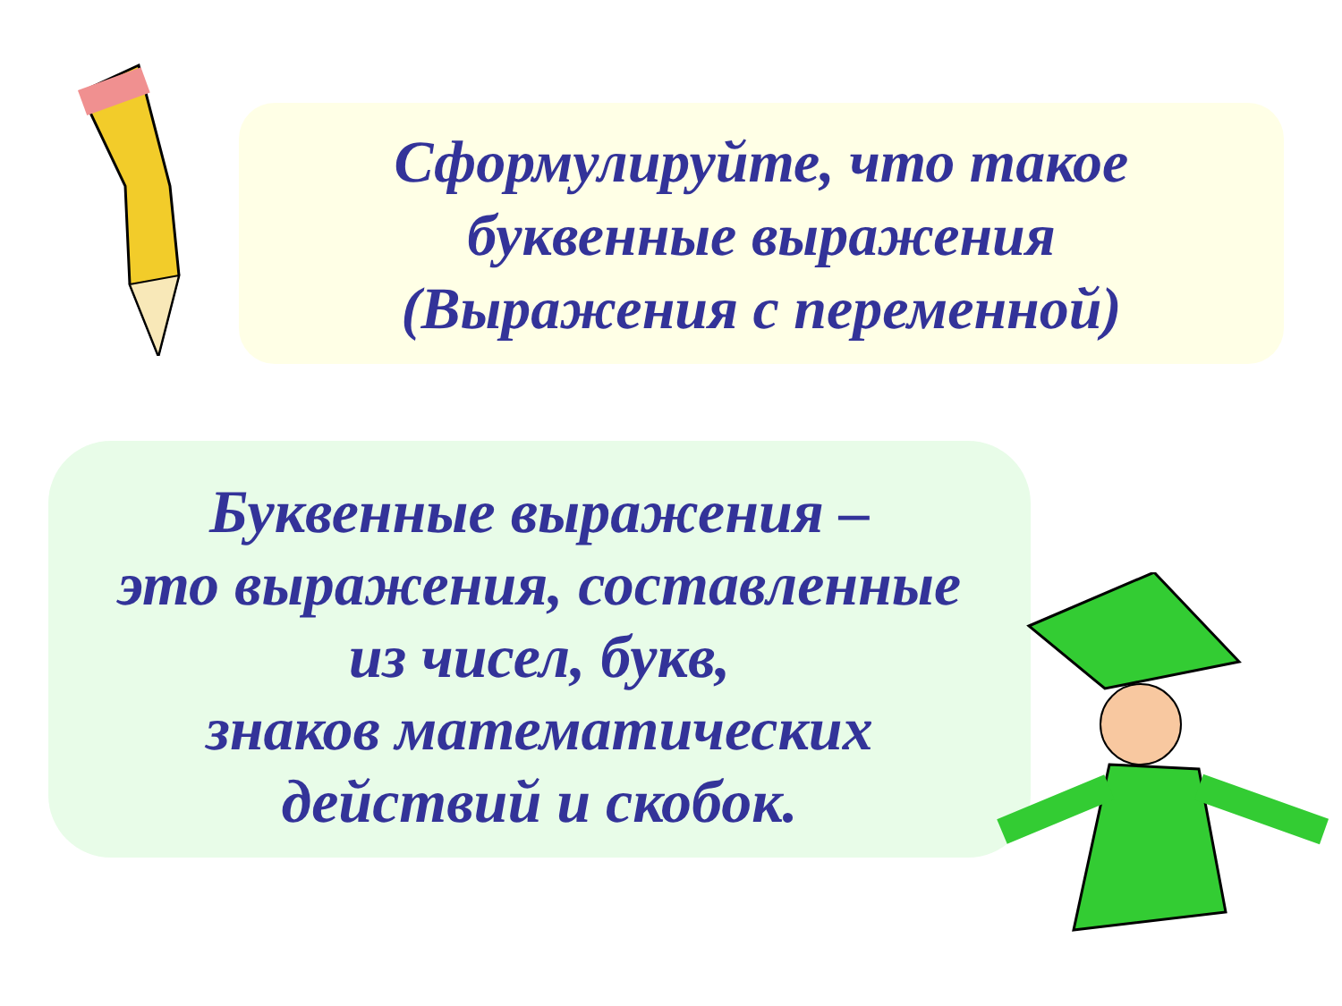Сформулируйте, что такое
буквенные выражения
(Выражения с переменной)
Буквенные выражения –
это выражения, составленные
из чисел, букв,
знаков математических
действий и скобок.